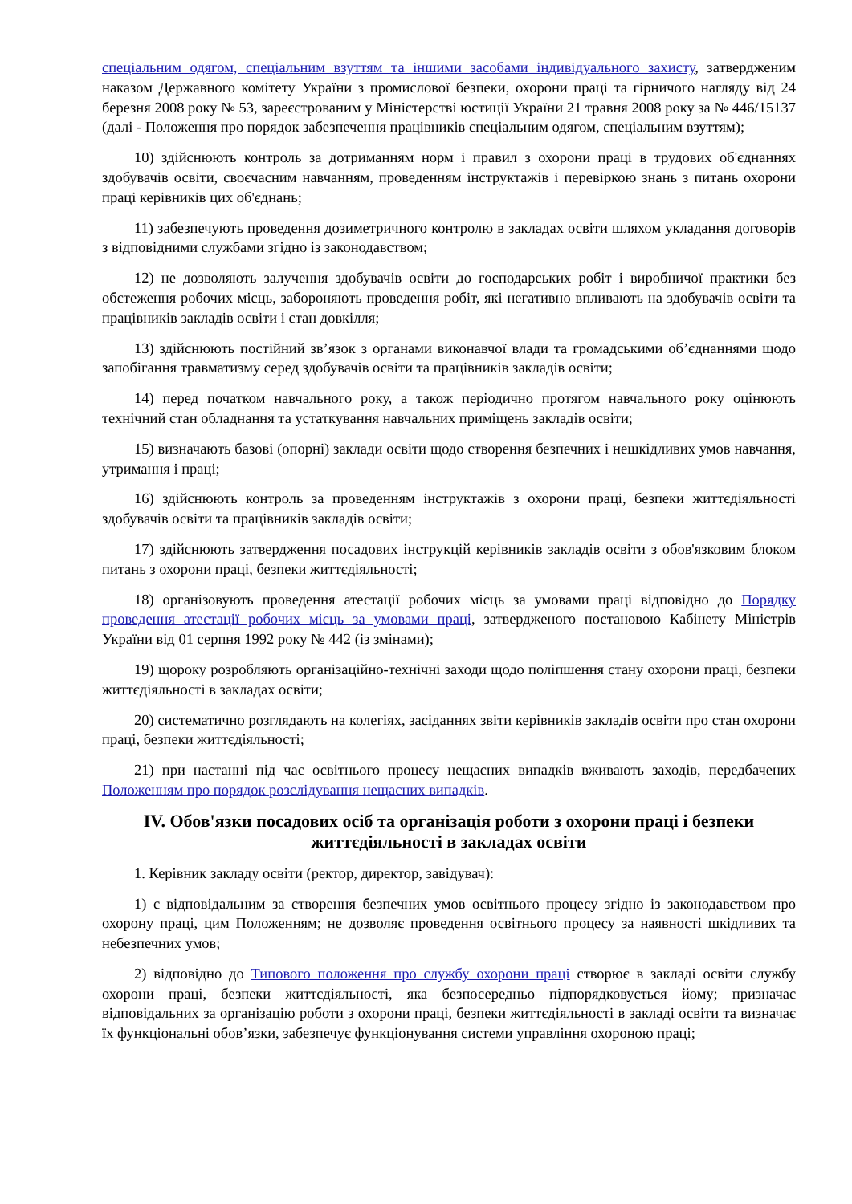спеціальним одягом, спеціальним взуттям та іншими засобами індивідуального захисту, затвердженим наказом Державного комітету України з промислової безпеки, охорони праці та гірничого нагляду від 24 березня 2008 року № 53, зареєстрованим у Міністерстві юстиції України 21 травня 2008 року за № 446/15137 (далі - Положення про порядок забезпечення працівників спеціальним одягом, спеціальним взуттям);
10) здійснюють контроль за дотриманням норм і правил з охорони праці в трудових об'єднаннях здобувачів освіти, своєчасним навчанням, проведенням інструктажів і перевіркою знань з питань охорони праці керівників цих об'єднань;
11) забезпечують проведення дозиметричного контролю в закладах освіти шляхом укладання договорів з відповідними службами згідно із законодавством;
12) не дозволяють залучення здобувачів освіти до господарських робіт і виробничої практики без обстеження робочих місць, забороняють проведення робіт, які негативно впливають на здобувачів освіти та працівників закладів освіти і стан довкілля;
13) здійснюють постійний зв’язок з органами виконавчої влади та громадськими об’єднаннями щодо запобігання травматизму серед здобувачів освіти та працівників закладів освіти;
14) перед початком навчального року, а також періодично протягом навчального року оцінюють технічний стан обладнання та устаткування навчальних приміщень закладів освіти;
15) визначають базові (опорні) заклади освіти щодо створення безпечних і нешкідливих умов навчання, утримання і праці;
16) здійснюють контроль за проведенням інструктажів з охорони праці, безпеки життєдіяльності здобувачів освіти та працівників закладів освіти;
17) здійснюють затвердження посадових інструкцій керівників закладів освіти з обов'язковим блоком питань з охорони праці, безпеки життєдіяльності;
18) організовують проведення атестації робочих місць за умовами праці відповідно до Порядку проведення атестації робочих місць за умовами праці, затвердженого постановою Кабінету Міністрів України від 01 серпня 1992 року № 442 (із змінами);
19) щороку розробляють організаційно-технічні заходи щодо поліпшення стану охорони праці, безпеки життєдіяльності в закладах освіти;
20) систематично розглядають на колегіях, засіданнях звіти керівників закладів освіти про стан охорони праці, безпеки життєдіяльності;
21) при настанні під час освітнього процесу нещасних випадків вживають заходів, передбачених Положенням про порядок розслідування нещасних випадків.
IV. Обов'язки посадових осіб та організація роботи з охорони праці і безпеки життєдіяльності в закладах освіти
1. Керівник закладу освіти (ректор, директор, завідувач):
1) є відповідальним за створення безпечних умов освітнього процесу згідно із законодавством про охорону праці, цим Положенням; не дозволяє проведення освітнього процесу за наявності шкідливих та небезпечних умов;
2) відповідно до Типового положення про службу охорони праці створює в закладі освіти службу охорони праці, безпеки життєдіяльності, яка безпосередньо підпорядковується йому; призначає відповідальних за організацію роботи з охорони праці, безпеки життєдіяльності в закладі освіти та визначає їх функціональні обов’язки, забезпечує функціонування системи управління охороною праці;